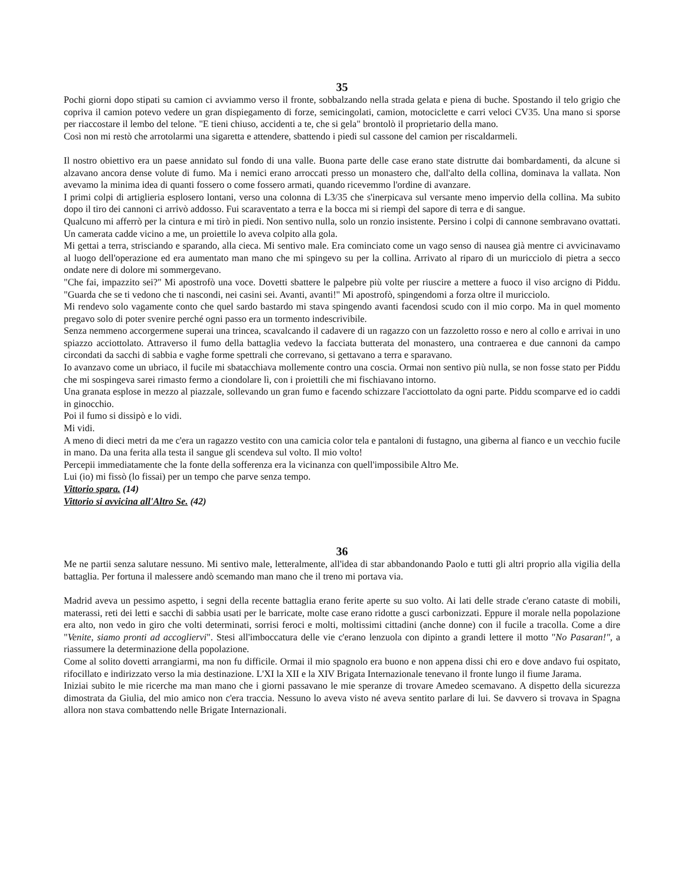35
Pochi giorni dopo stipati su camion ci avviammo verso il fronte, sobbalzando nella strada gelata e piena di buche. Spostando il telo grigio che copriva il camion potevo vedere un gran dispiegamento di forze, semicingolati, camion, motociclette e carri veloci CV35. Una mano si sporse per riaccostare il lembo del telone. "E tieni chiuso, accidenti a te, che si gela" brontolò il proprietario della mano.
Così non mi restò che arrotolarmi una sigaretta e attendere, sbattendo i piedi sul cassone del camion per riscaldarmeli.
Il nostro obiettivo era un paese annidato sul fondo di una valle. Buona parte delle case erano state distrutte dai bombardamenti, da alcune si alzavano ancora dense volute di fumo. Ma i nemici erano arroccati presso un monastero che, dall'alto della collina, dominava la vallata. Non avevamo la minima idea di quanti fossero o come fossero armati, quando ricevemmo l'ordine di avanzare.
I primi colpi di artiglieria esplosero lontani, verso una colonna di L3/35 che s'inerpicava sul versante meno impervio della collina. Ma subito dopo il tiro dei cannoni ci arrivò addosso. Fui scaraventato a terra e la bocca mi si riempì del sapore di terra e di sangue.
Qualcuno mi afferrò per la cintura e mi tirò in piedi. Non sentivo nulla, solo un ronzio insistente. Persino i colpi di cannone sembravano ovattati. Un camerata cadde vicino a me, un proiettile lo aveva colpito alla gola.
Mi gettai a terra, strisciando e sparando, alla cieca. Mi sentivo male. Era cominciato come un vago senso di nausea già mentre ci avvicinavamo al luogo dell'operazione ed era aumentato man mano che mi spingevo su per la collina. Arrivato al riparo di un muricciolo di pietra a secco ondate nere di dolore mi sommergevano.
"Che fai, impazzito sei?" Mi apostrofò una voce. Dovetti sbattere le palpebre più volte per riuscire a mettere a fuoco il viso arcigno di Piddu. "Guarda che se ti vedono che ti nascondi, nei casini sei. Avanti, avanti!" Mi apostrofò, spingendomi a forza oltre il muricciolo.
Mi rendevo solo vagamente conto che quel sardo bastardo mi stava spingendo avanti facendosi scudo con il mio corpo. Ma in quel momento pregavo solo di poter svenire perché ogni passo era un tormento indescrivibile.
Senza nemmeno accorgermene superai una trincea, scavalcando il cadavere di un ragazzo con un fazzoletto rosso e nero al collo e arrivai in uno spiazzo acciottolato. Attraverso il fumo della battaglia vedevo la facciata butterata del monastero, una contraerea e due cannoni da campo circondati da sacchi di sabbia e vaghe forme spettrali che correvano, si gettavano a terra e sparavano.
Io avanzavo come un ubriaco, il fucile mi sbatacchiava mollemente contro una coscia. Ormai non sentivo più nulla, se non fosse stato per Piddu che mi sospingeva sarei rimasto fermo a ciondolare lì, con i proiettili che mi fischiavano intorno.
Una granata esplose in mezzo al piazzale, sollevando un gran fumo e facendo schizzare l'acciottolato da ogni parte. Piddu scomparve ed io caddi in ginocchio.
Poi il fumo si dissipò e lo vidi.
Mi vidi.
A meno di dieci metri da me c'era un ragazzo vestito con una camicia color tela e pantaloni di fustagno, una giberna al fianco e un vecchio fucile in mano. Da una ferita alla testa il sangue gli scendeva sul volto. Il mio volto!
Percepii immediatamente che la fonte della sofferenza era la vicinanza con quell'impossibile Altro Me.
Lui (io) mi fissò (lo fissai) per un tempo che parve senza tempo.
Vittorio spara. (14)
Vittorio si avvicina all'Altro Se. (42)
36
Me ne partii senza salutare nessuno. Mi sentivo male, letteralmente, all'idea di star abbandonando Paolo e tutti gli altri proprio alla vigilia della battaglia. Per fortuna il malessere andò scemando man mano che il treno mi portava via.
Madrid aveva un pessimo aspetto, i segni della recente battaglia erano ferite aperte su suo volto. Ai lati delle strade c'erano cataste di mobili, materassi, reti dei letti e sacchi di sabbia usati per le barricate, molte case erano ridotte a gusci carbonizzati. Eppure il morale nella popolazione era alto, non vedo in giro che volti determinati, sorrisi feroci e molti, moltissimi cittadini (anche donne) con il fucile a tracolla. Come a dire "Venite, siamo pronti ad accogliervi". Stesi all'imboccatura delle vie c'erano lenzuola con dipinto a grandi lettere il motto "No Pasaran!", a riassumere la determinazione della popolazione.
Come al solito dovetti arrangiarmi, ma non fu difficile. Ormai il mio spagnolo era buono e non appena dissi chi ero e dove andavo fui ospitato, rifocillato e indirizzato verso la mia destinazione. L'XI la XII e la XIV Brigata Internazionale tenevano il fronte lungo il fiume Jarama.
Iniziai subito le mie ricerche ma man mano che i giorni passavano le mie speranze di trovare Amedeo scemavano. A dispetto della sicurezza dimostrata da Giulia, del mio amico non c'era traccia. Nessuno lo aveva visto né aveva sentito parlare di lui. Se davvero si trovava in Spagna allora non stava combattendo nelle Brigate Internazionali.